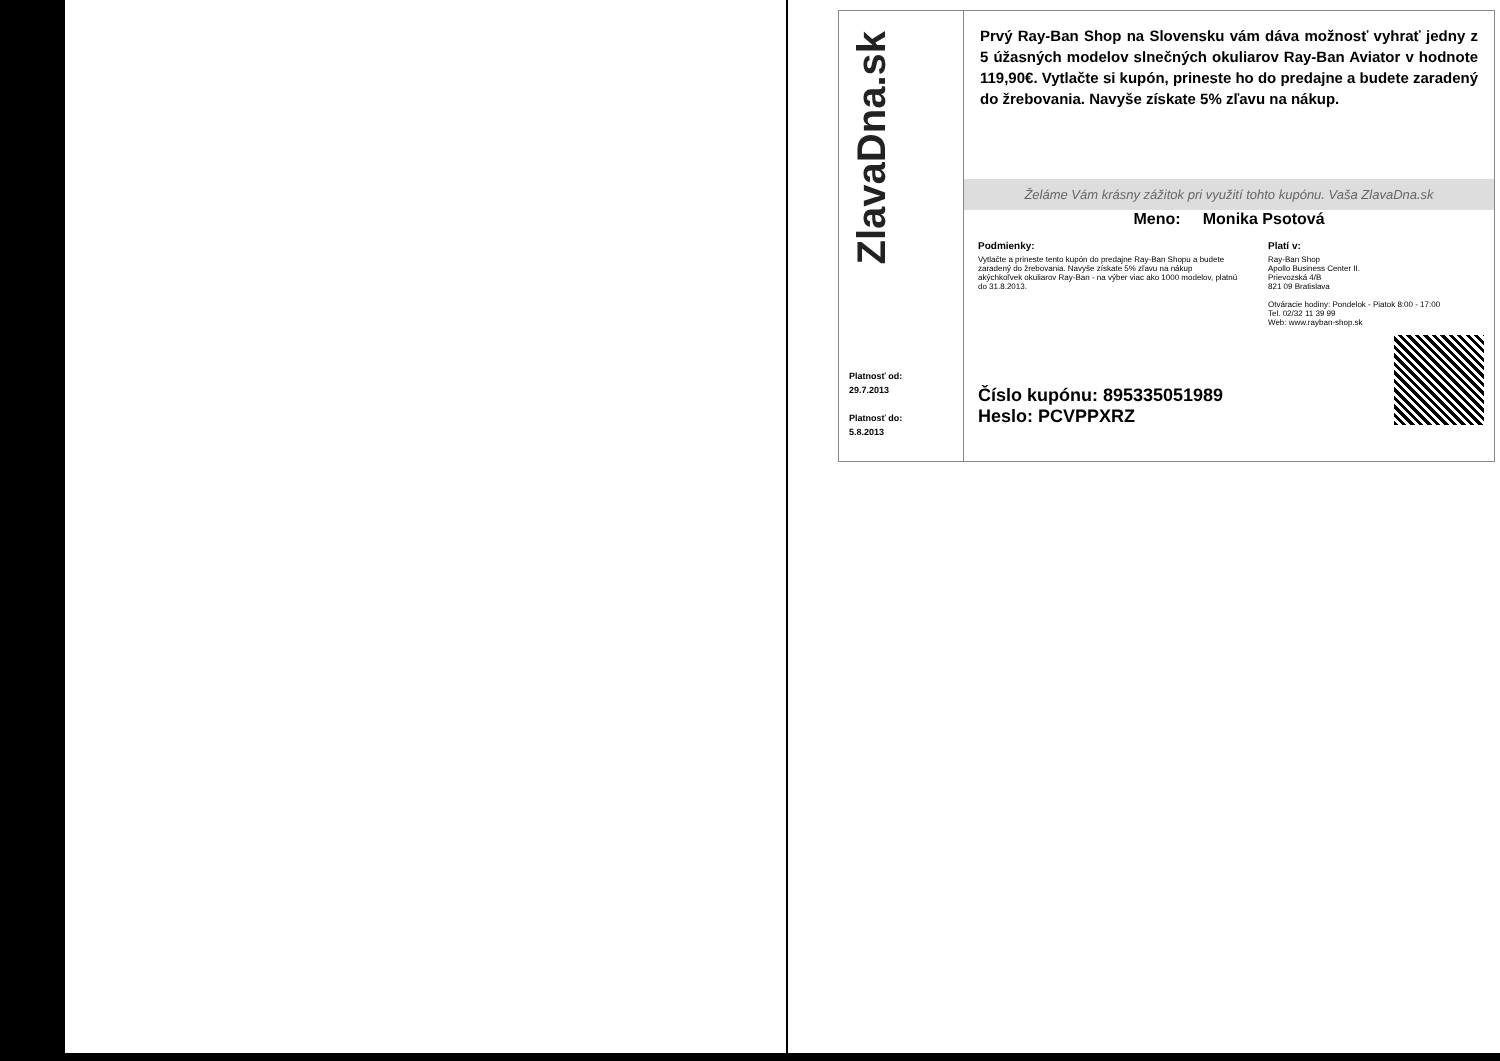ZlavaDna.sk
Platnosť od:
29.7.2013
Platnosť do:
5.8.2013
Prvý Ray-Ban Shop na Slovensku vám dáva možnosť vyhrať jedny z 5 úžasných modelov slnečných okuliarov Ray-Ban Aviator v hodnote 119,90€. Vytlačte si kupón, prineste ho do predajne a budete zaradený do žrebovania. Navyše získate 5% zľavu na nákup.
Želáme Vám krásny zážitok pri využití tohto kupónu. Vaša ZlavaDna.sk
Meno: Monika Psotová
Podmienky:
Vytlačte a prineste tento kupón do predajne Ray-Ban Shopu a budete zaradený do žrebovania. Navyše získate 5% zľavu na nákup akýchkoľvek okuliarov Ray-Ban - na výber viac ako 1000 modelov, platnú do 31.8.2013.
Platí v:
Ray-Ban Shop
Apollo Business Center II.
Prievozská 4/B
821 09 Bratislava
Otváracie hodiny: Pondelok - Piatok 8:00 - 17:00
Tel. 02/32 11 39 99
Web: www.rayban-shop.sk
Číslo kupónu: 895335051989
Heslo: PCVPPXRZ